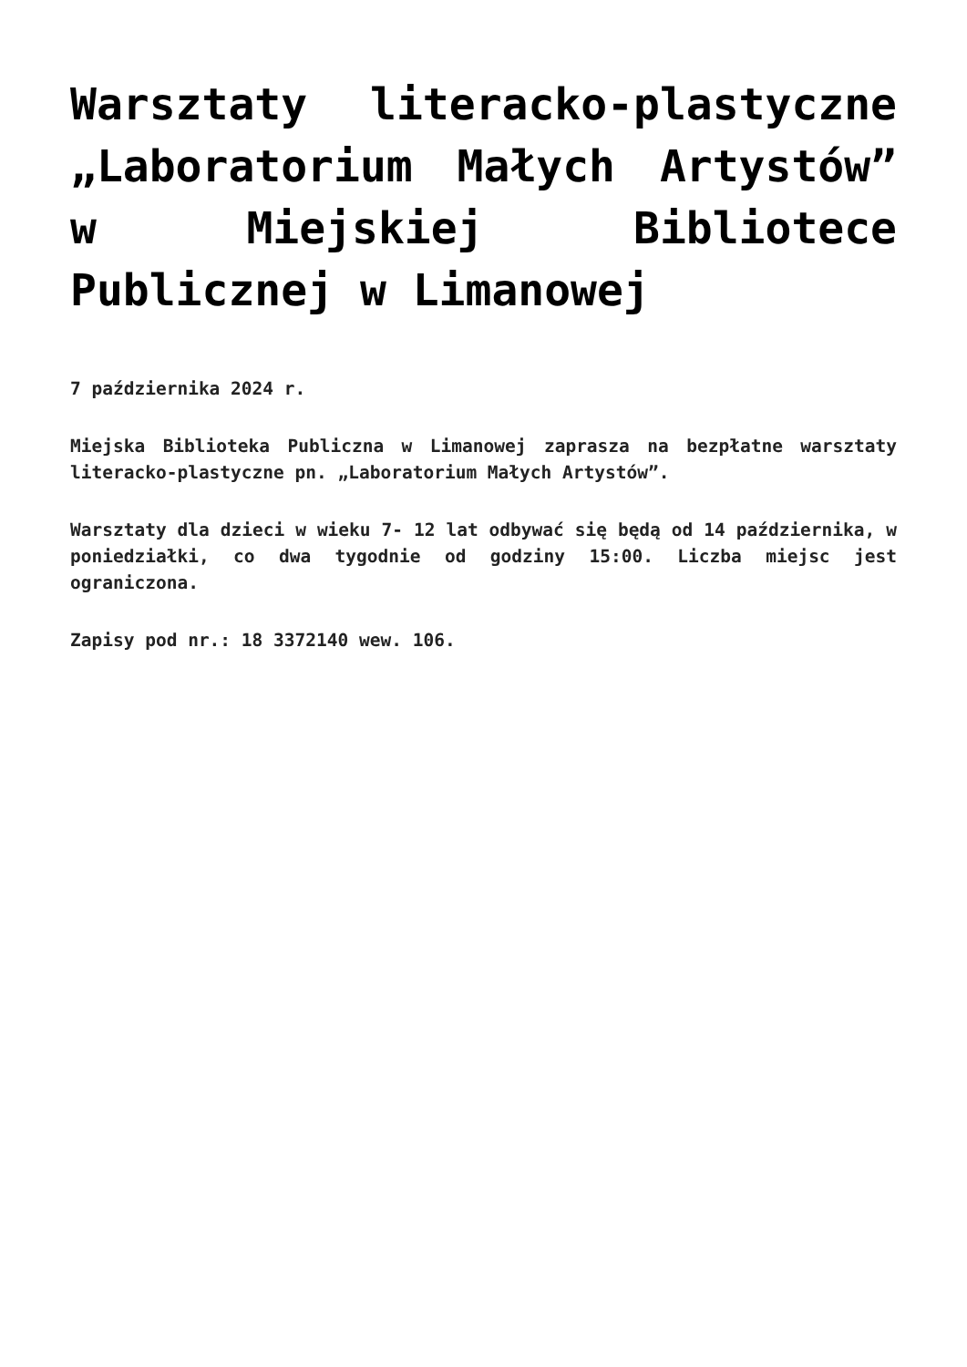Warsztaty literacko-plastyczne „Laboratorium Małych Artystów” w Miejskiej Bibliotece Publicznej w Limanowej
7 października 2024 r.
Miejska Biblioteka Publiczna w Limanowej zaprasza na bezpłatne warsztaty literacko-plastyczne pn. „Laboratorium Małych Artystów”.
Warsztaty dla dzieci w wieku 7- 12 lat odbywać się będą od 14 października, w poniedziałki, co dwa tygodnie od godziny 15:00. Liczba miejsc jest ograniczona.
Zapisy pod nr.: 18 3372140 wew. 106.